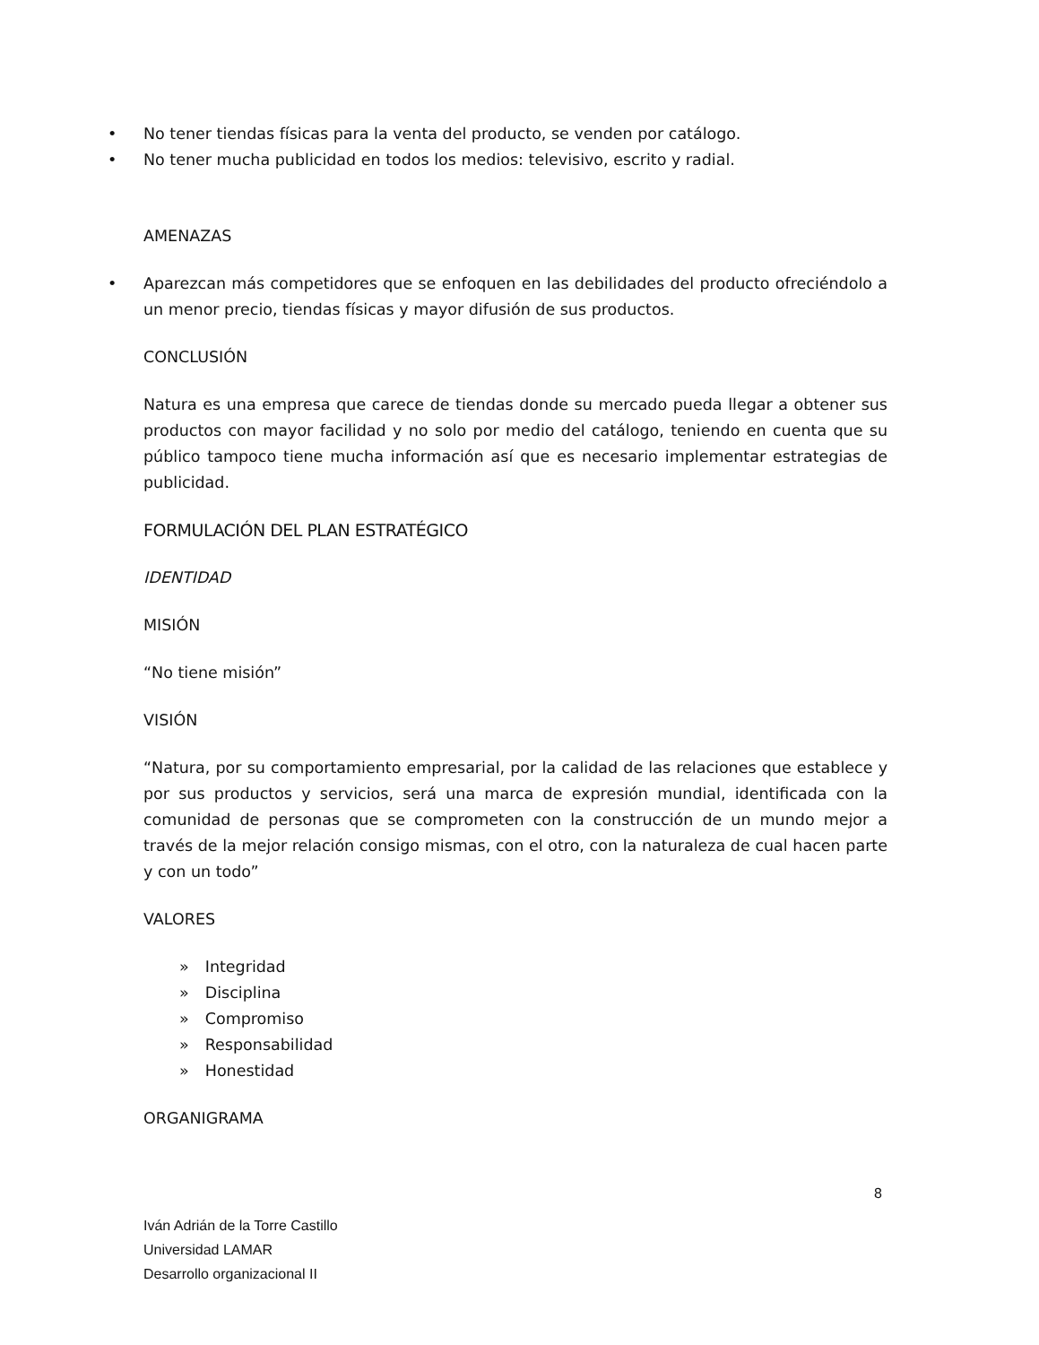• No tener tiendas físicas para la venta del producto, se venden por catálogo.
• No tener mucha publicidad en todos los medios: televisivo, escrito y radial.
AMENAZAS
• Aparezcan más competidores que se enfoquen en las debilidades del producto ofreciéndolo a un menor precio, tiendas físicas y mayor difusión de sus productos.
CONCLUSIÓN
Natura es una empresa que carece de tiendas donde su mercado pueda llegar a obtener sus productos con mayor facilidad y no solo por medio del catálogo, teniendo en cuenta que su público tampoco tiene mucha información así que es necesario implementar estrategias de publicidad.
FORMULACIÓN DEL PLAN ESTRATÉGICO
IDENTIDAD
MISIÓN
“No tiene misión”
VISIÓN
“Natura, por su comportamiento empresarial, por la calidad de las relaciones que establece y por sus productos y servicios, será una marca de expresión mundial, identificada con la comunidad de personas que se comprometen con la construcción de un mundo mejor a través de la mejor relación consigo mismas, con el otro, con la naturaleza de cual hacen parte y con un todo”
VALORES
» Integridad
» Disciplina
» Compromiso
» Responsabilidad
» Honestidad
ORGANIGRAMA
8
Iván Adrián de la Torre Castillo
Universidad LAMAR
Desarrollo organizacional II